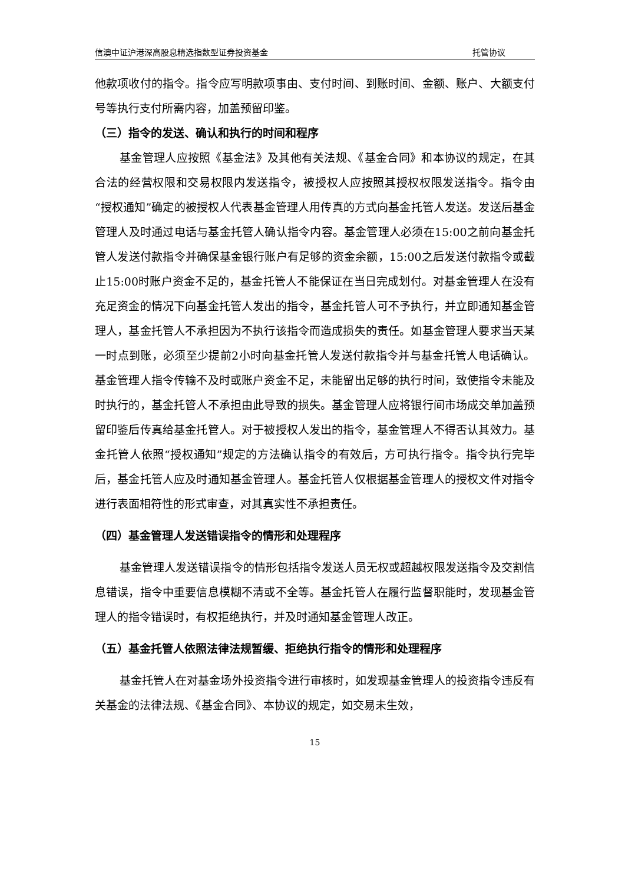信澳中证沪港深高股息精选指数型证券投资基金 托管协议
他款项收付的指令。指令应写明款项事由、支付时间、到账时间、金额、账户、大额支付号等执行支付所需内容，加盖预留印鉴。
（三）指令的发送、确认和执行的时间和程序
基金管理人应按照《基金法》及其他有关法规、《基金合同》和本协议的规定，在其合法的经营权限和交易权限内发送指令，被授权人应按照其授权权限发送指令。指令由“授权通知”确定的被授权人代表基金管理人用传真的方式向基金托管人发送。发送后基金管理人及时通过电话与基金托管人确认指令内容。基金管理人必须在15:00之前向基金托管人发送付款指令并确保基金银行账户有足够的资金余额，15:00之后发送付款指令或截止15:00时账户资金不足的，基金托管人不能保证在当日完成划付。对基金管理人在没有充足资金的情况下向基金托管人发出的指令，基金托管人可不予执行，并立即通知基金管理人，基金托管人不承担因为不执行该指令而造成损失的责任。如基金管理人要求当天某一时点到账，必须至少提前2小时向基金托管人发送付款指令并与基金托管人电话确认。基金管理人指令传输不及时或账户资金不足，未能留出足够的执行时间，致使指令未能及时执行的，基金托管人不承担由此导致的损失。基金管理人应将银行间市场成交单加盖预留印鉴后传真给基金托管人。对于被授权人发出的指令，基金管理人不得否认其效力。基金托管人依照“授权通知”规定的方法确认指令的有效后，方可执行指令。指令执行完毕后，基金托管人应及时通知基金管理人。基金托管人仅根据基金管理人的授权文件对指令进行表面相符性的形式审查，对其真实性不承担责任。
（四）基金管理人发送错误指令的情形和处理程序
基金管理人发送错误指令的情形包括指令发送人员无权或超越权限发送指令及交割信息错误，指令中重要信息模糊不清或不全等。基金托管人在履行监督职能时，发现基金管理人的指令错误时，有权拒绝执行，并及时通知基金管理人改正。
（五）基金托管人依照法律法规暂缓、拒绝执行指令的情形和处理程序
基金托管人在对基金场外投资指令进行审核时，如发现基金管理人的投资指令违反有关基金的法律法规、《基金合同》、本协议的规定，如交易未生效，
15